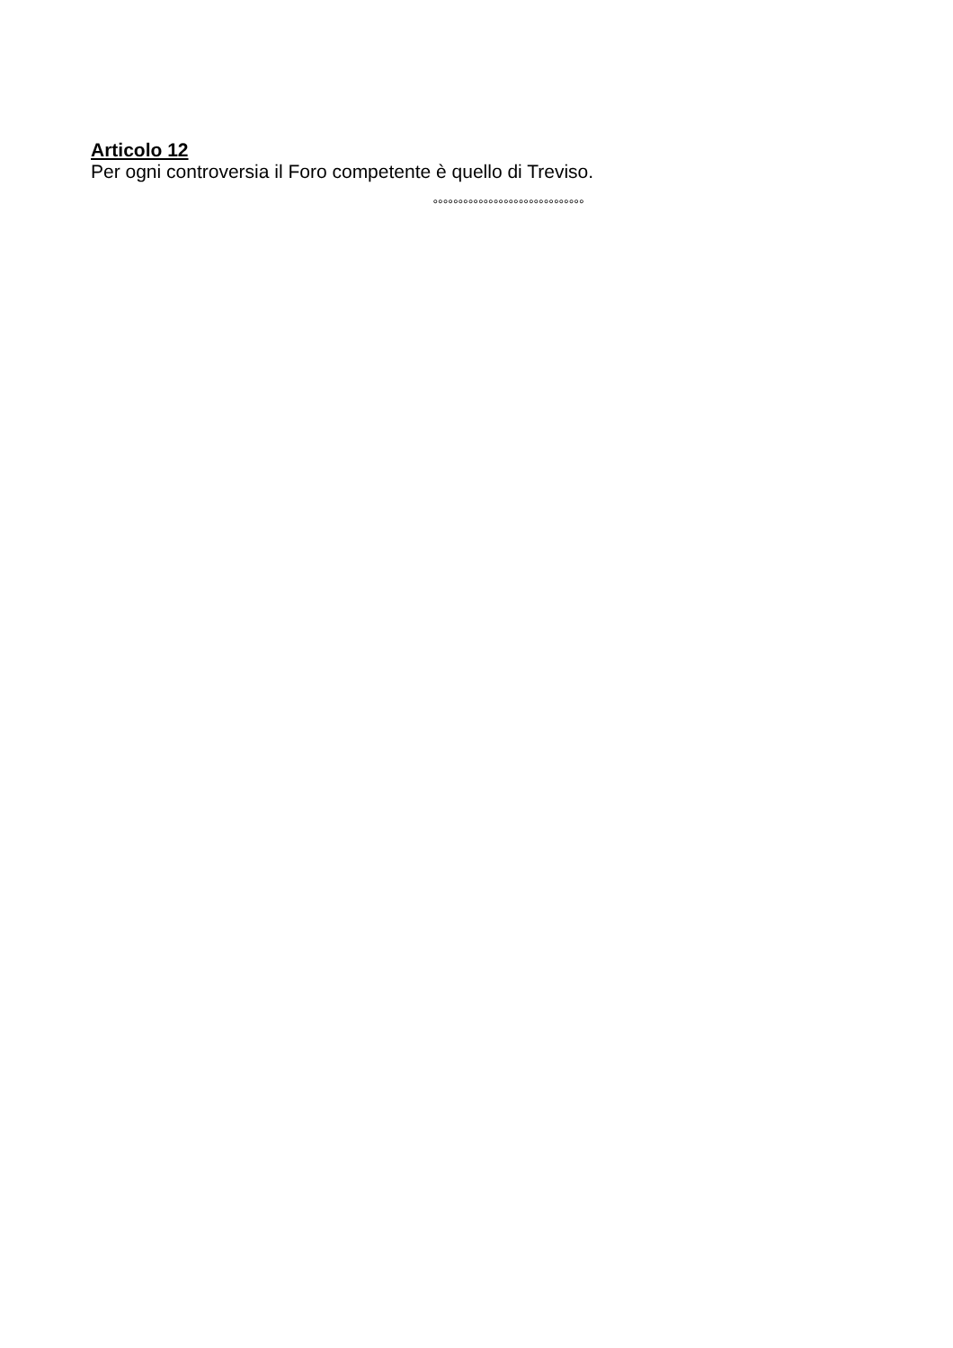Articolo 12
Per ogni controversia il Foro competente è quello di Treviso.
°°°°°°°°°°°°°°°°°°°°°°°°°°°°°°